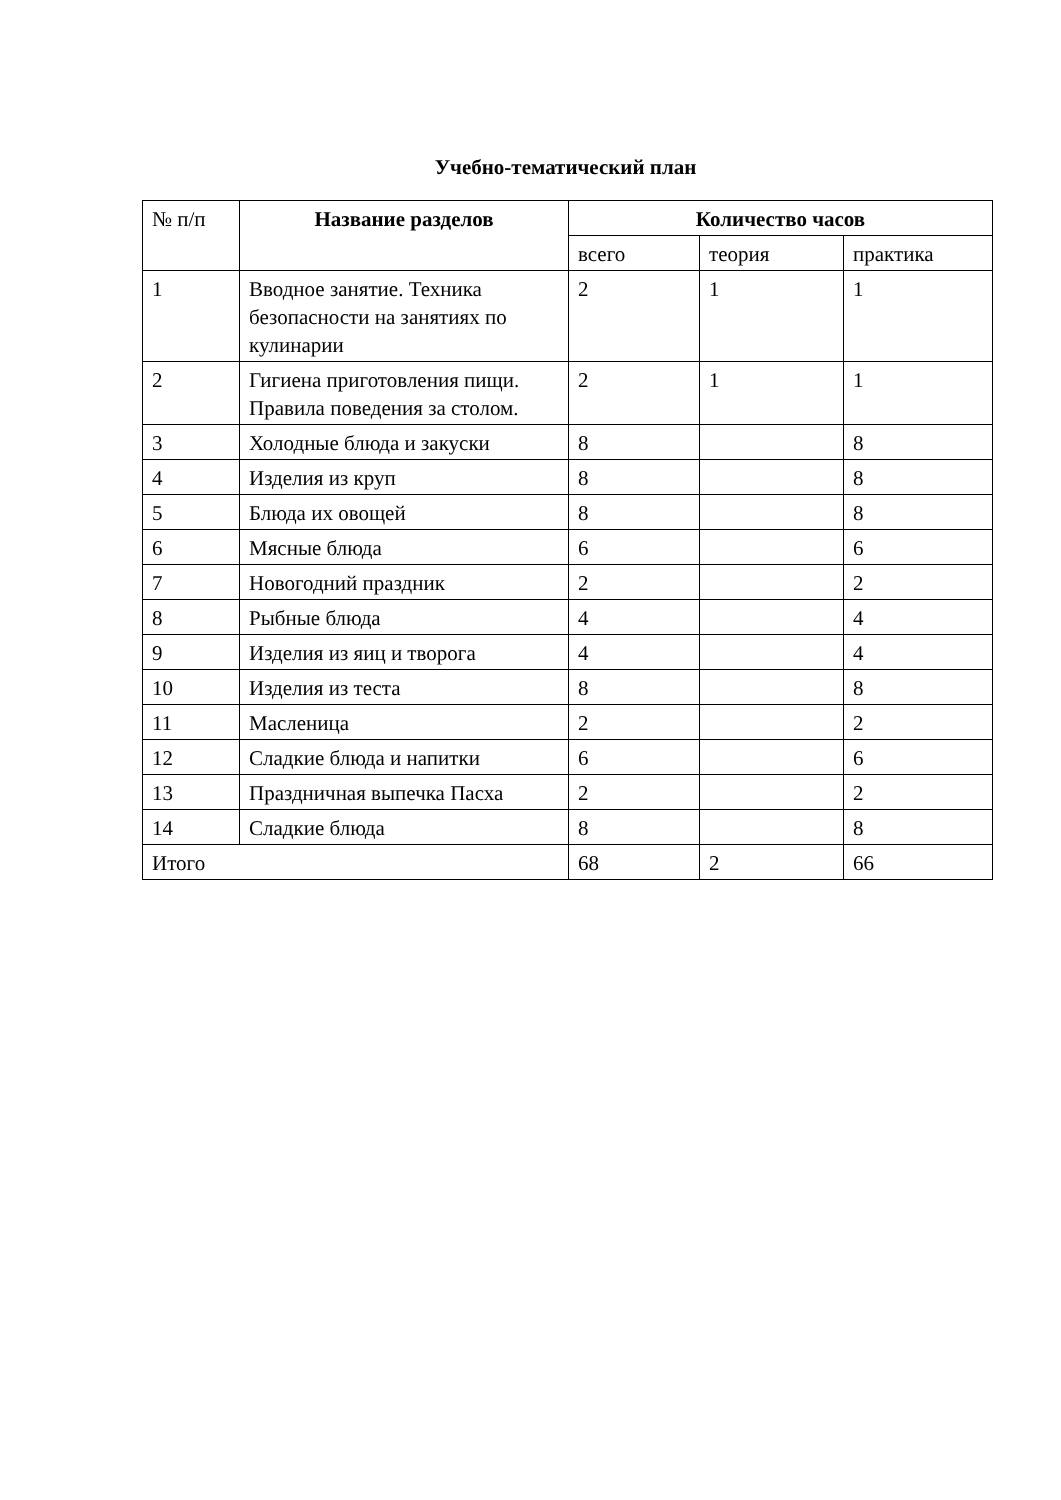Учебно-тематический план
| № п/п | Название разделов | Количество часов | | |
| --- | --- | --- | --- | --- |
| | | всего | теория | практика |
| 1 | Вводное занятие. Техника безопасности на занятиях по кулинарии | 2 | 1 | 1 |
| 2 | Гигиена приготовления пищи. Правила поведения за столом. | 2 | 1 | 1 |
| 3 | Холодные блюда и закуски | 8 | | 8 |
| 4 | Изделия из круп | 8 | | 8 |
| 5 | Блюда их овощей | 8 | | 8 |
| 6 | Мясные блюда | 6 | | 6 |
| 7 | Новогодний праздник | 2 | | 2 |
| 8 | Рыбные блюда | 4 | | 4 |
| 9 | Изделия из яиц и творога | 4 | | 4 |
| 10 | Изделия из теста | 8 | | 8 |
| 11 | Масленица | 2 | | 2 |
| 12 | Сладкие блюда и напитки | 6 | | 6 |
| 13 | Праздничная выпечка Пасха | 2 | | 2 |
| 14 | Сладкие блюда | 8 | | 8 |
| Итого | | 68 | 2 | 66 |